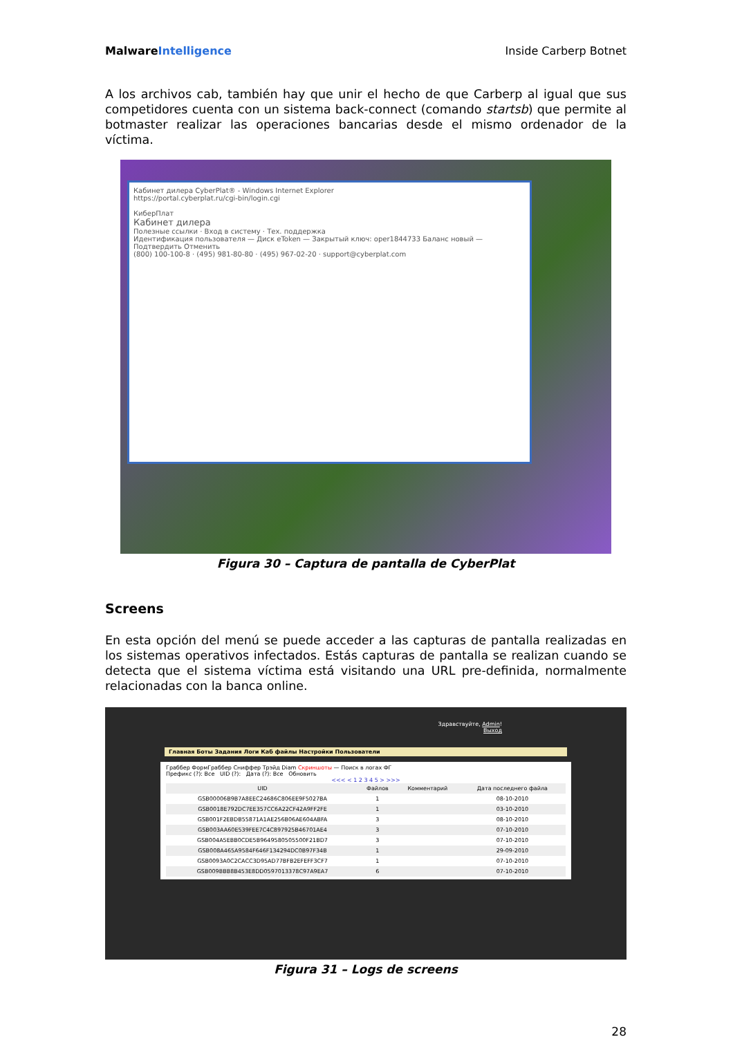MalwareIntelligence Inside Carberp Botnet
A los archivos cab, también hay que unir el hecho de que Carberp al igual que sus competidores cuenta con un sistema back-connect (comando startsb) que permite al botmaster realizar las operaciones bancarias desde el mismo ordenador de la víctima.
Кабинет дилера CyberPlat® - Windows Internet Explorer
https://portal.cyberplat.ru/cgi-bin/login.cgi
КиберПлат
Кабинет дилера
Полезные ссылки · Вход в систему · Тех. поддержка
Идентификация пользователя — Диск eToken — Закрытый ключ: oper1844733 Баланс новый — Подтвердить Отменить
(800) 100-100-8 · (495) 981-80-80 · (495) 967-02-20 · support@cyberplat.com
Figura 30 – Captura de pantalla de CyberPlat
Screens
En esta opción del menú se puede acceder a las capturas de pantalla realizadas en los sistemas operativos infectados. Estás capturas de pantalla se realizan cuando se detecta que el sistema víctima está visitando una URL pre-definida, normalmente relacionadas con la banca online.
Здравствуйте, Admin!
Выход
Главная Боты Задания Логи Каб файлы Настройки Пользователи
Граббер ФормГраббер Сниффер Трэйд Diam Скриншоты — Поиск в логах ФГ
Префикс (?): Все UID (?): Дата (?): Все Обновить
<<< < 1 2 3 4 5 > >>>
| UID | Файлов | Комментарий | Дата последнего файла |
| --- | --- | --- | --- |
| GSB00006B9B7A8EEC24686C806EE9F5027BA | 1 | | 08-10-2010 |
| GSB0018E792DC7EE357CC6A22CF42A9FF2FE | 1 | | 03-10-2010 |
| GSB001F2EBDB55871A1AE256B06AE604ABFA | 3 | | 08-10-2010 |
| GSB003AA60E539FEE7C4C897925B46701AE4 | 3 | | 07-10-2010 |
| GSB004A5EBB0CDE5B9649580505500F21BD7 | 3 | | 07-10-2010 |
| GSB008A465A9584F646F134294DC0B97F34B | 1 | | 29-09-2010 |
| GSB0093A0C2CACC3D95AD77BFB2EFEFF3CF7 | 1 | | 07-10-2010 |
| GSB009BBB8B453E8DD0597013378C97A9EA7 | 6 | | 07-10-2010 |
Figura 31 – Logs de screens
28